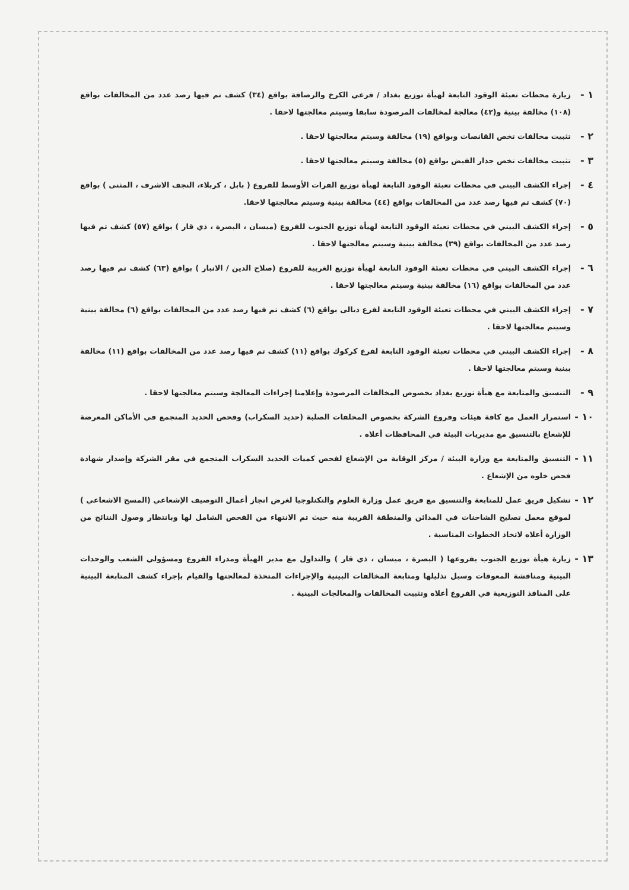١ - زيارة محطات تعبئة الوقود التابعة لهيأة توزيع بغداد / فرعي الكرخ والرصافة بواقع (٣٤) كشف تم فيها رصد عدد من المخالفات بواقع (١٠٨) مخالفة بينية و(٤٢) معالجة لمخالفات المرصودة سابقا وسيتم معالجتها لاحقا .
٢ - تثبيت مخالفات تخص القانصات وبواقع (١٩) مخالفة وسيتم معالجتها لاحقا .
٣ - تثبيت مخالفات تخص جدار الفيض بواقع (٥) مخالفة وسيتم معالجتها لاحقا .
٤ - إجراء الكشف البيني في محطات تعبئة الوقود التابعة لهيأة توزيع الفرات الأوسط للفروع ( بابل ، كربلاء، النجف الاشرف ، المثنى ) بواقع (٧٠) كشف تم فيها رصد عدد من المخالفات بواقع (٤٤) مخالفة بينية وسيتم معالجتها لاحقا.
٥ - إجراء الكشف البيني في محطات تعبئة الوقود التابعة لهيأة توزيع الجنوب للفروع (ميسان ، البصرة ، ذي قار ) بواقع (٥٧) كشف تم فيها رصد عدد من المخالفات بواقع (٣٩) مخالفة بينية وسيتم معالجتها لاحقا .
٦ - إجراء الكشف البيني في محطات تعبئة الوقود التابعة لهيأة توزيع الغربية للفروع (صلاح الدين / الانبار ) بواقع (٦٣) كشف تم فيها رصد عدد من المخالفات بواقع (١٦) مخالفة بينية وسيتم معالجتها لاحقا .
٧ - إجراء الكشف البيني في محطات تعبئة الوقود التابعة لفرع ديالى بواقع (٦) كشف تم فيها رصد عدد من المخالفات بواقع (٦) مخالفة بينية وسيتم معالجتها لاحقا .
٨ - إجراء الكشف البيني في محطات تعبئة الوقود التابعة لفرع كركوك بواقع (١١) كشف تم فيها رصد عدد من المخالفات بواقع (١١) مخالفة بينية وسيتم معالجتها لاحقا .
٩ - التنسيق والمتابعة مع هيأة توزيع بغداد بخصوص المخالفات المرصودة وإعلامنا إجراءات المعالجة وسيتم معالجتها لاحقا .
١٠ - استمرار العمل مع كافة هيئات وفروع الشركة بخصوص المخلفات الصلبة (حديد السكراب) وفحص الحديد المتجمع في الأماكن المعرضة للإشعاع بالتنسيق مع مديريات البيئة في المحافظات أعلاه .
١١ - التنسيق والمتابعة مع وزارة البيئة / مركز الوقاية من الإشعاع لفحص كميات الحديد السكراب المتجمع في مقر الشركة وإصدار شهادة فحص خلوه من الإشعاع .
١٢ - تشكيل فريق عمل للمتابعة والتنسيق مع فريق عمل وزارة العلوم والتكنلوجيا لغرض انجاز أعمال التوصيف الإشعاعي (المسح الاشعاعي ) لموقع معمل تصليح الشاحنات في المدائن والمنطقة القريبة منه حيث تم الانتهاء من الفحص الشامل لها وبانتظار وصول النتائج من الوزارة أعلاه لاتخاذ الخطوات المناسبة .
١٣ - زيارة هيأة توزيع الجنوب بفروعها ( البصرة ، ميسان ، ذي قار ) والتداول مع مدير الهيأة ومدراء الفروع ومسؤولي الشعب والوحدات البينية ومناقشة المعوقات وسبل تذليلها ومتابعة المخالفات البينية والإجراءات المتخذة لمعالجتها والقيام بإجراء كشف المتابعة البينية على المنافذ التوزيعية في الفروع أعلاه وتثبيت المخالفات والمعالجات البينية .